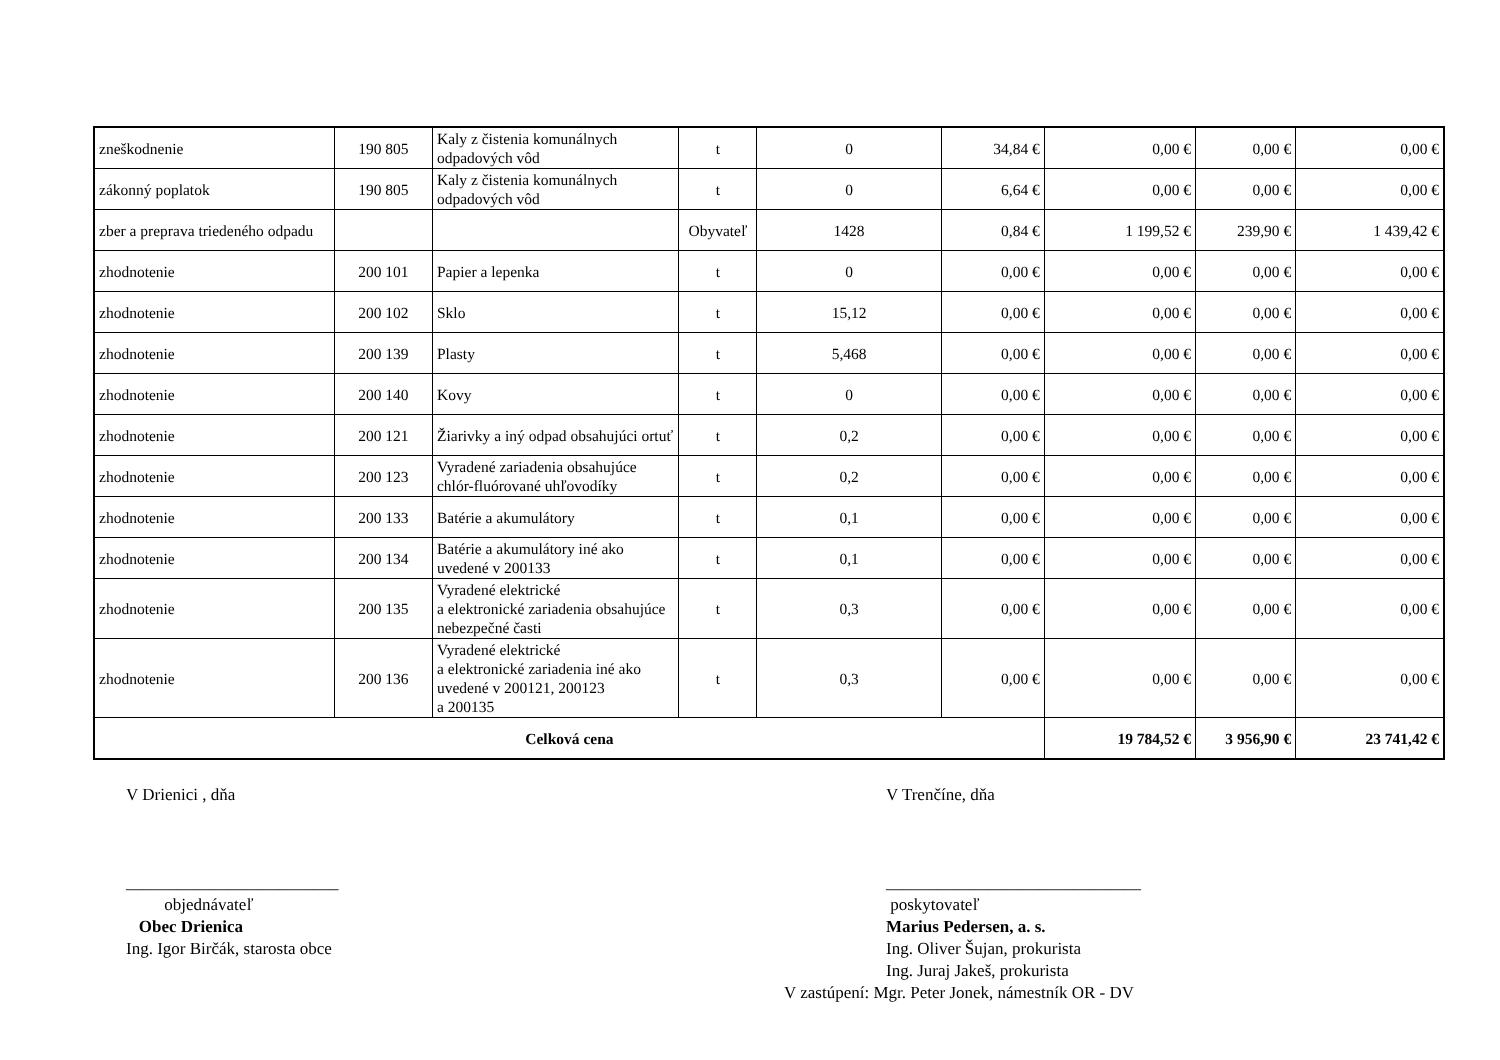| zneškodnenie | 190 805 | Kaly z čistenia komunálnych odpadových vôd | t | 0 | 34,84 € | 0,00 € | 0,00 € | 0,00 € |
| zákonný poplatok | 190 805 | Kaly z čistenia komunálnych odpadových vôd | t | 0 | 6,64 € | 0,00 € | 0,00 € | 0,00 € |
| zber a preprava triedeného odpadu | | | Obyvateľ | 1428 | 0,84 € | 1 199,52 € | 239,90 € | 1 439,42 € |
| zhodnotenie | 200 101 | Papier a lepenka | t | 0 | 0,00 € | 0,00 € | 0,00 € | 0,00 € |
| zhodnotenie | 200 102 | Sklo | t | 15,12 | 0,00 € | 0,00 € | 0,00 € | 0,00 € |
| zhodnotenie | 200 139 | Plasty | t | 5,468 | 0,00 € | 0,00 € | 0,00 € | 0,00 € |
| zhodnotenie | 200 140 | Kovy | t | 0 | 0,00 € | 0,00 € | 0,00 € | 0,00 € |
| zhodnotenie | 200 121 | Žiarivky a iný odpad obsahujúci ortuť | t | 0,2 | 0,00 € | 0,00 € | 0,00 € | 0,00 € |
| zhodnotenie | 200 123 | Vyradené zariadenia obsahujúce chlór-fluórované uhľovodíky | t | 0,2 | 0,00 € | 0,00 € | 0,00 € | 0,00 € |
| zhodnotenie | 200 133 | Batérie a akumulátory | t | 0,1 | 0,00 € | 0,00 € | 0,00 € | 0,00 € |
| zhodnotenie | 200 134 | Batérie a akumulátory iné ako uvedené v 200133 | t | 0,1 | 0,00 € | 0,00 € | 0,00 € | 0,00 € |
| zhodnotenie | 200 135 | Vyradené elektrické a elektronické zariadenia obsahujúce nebezpečné časti | t | 0,3 | 0,00 € | 0,00 € | 0,00 € | 0,00 € |
| zhodnotenie | 200 136 | Vyradené elektrické a elektronické zariadenia iné ako uvedené v 200121, 200123 a 200135 | t | 0,3 | 0,00 € | 0,00 € | 0,00 € | 0,00 € |
| Celková cena | | | | | | 19 784,52 € | 3 956,90 € | 23 741,42 € |
V Drienici , dňa
_________________________
objednávateľ
Obec Drienica
Ing. Igor Birčák, starosta obce
V Trenčíne, dňa
______________________________
poskytovateľ
Marius Pedersen, a. s.
Ing. Oliver Šujan, prokurista
Ing. Juraj Jakeš, prokurista
V zastúpení: Mgr. Peter Jonek, námestník OR - DV